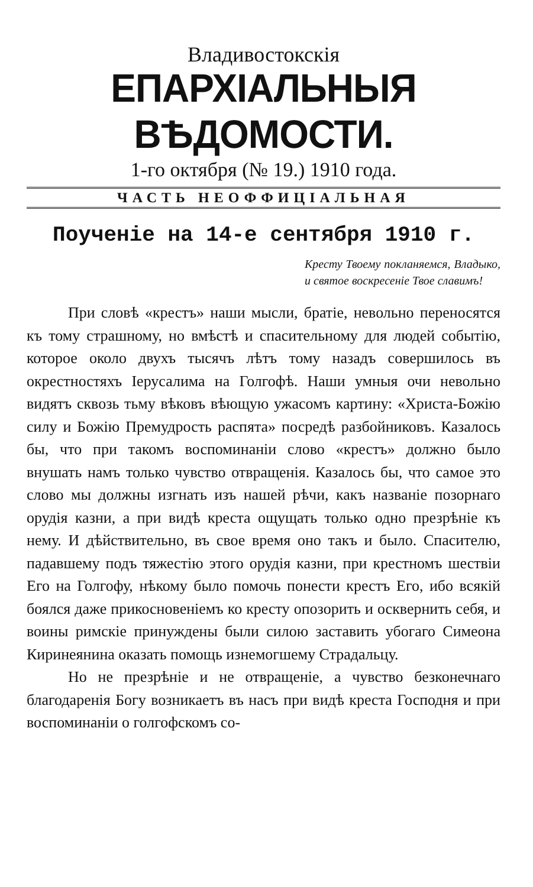Владивостокскія
ЕПАРХІАЛЬНЫЯ ВѢДОМОСТИ.
1-го октября (№ 19.) 1910 года.
ЧАСТЬ НЕОФФИЦІАЛЬНАЯ
Поученіе на 14-е сентября 1910 г.
Кресту Твоему покланяемся, Владыко, и святое воскресеніе Твое славимъ!
При словѣ «крестъ» наши мысли, братіе, невольно переносятся къ тому страшному, но вмѣстѣ и спасительному для людей событію, которое около двухъ тысячъ лѣтъ тому назадъ совершилось въ окрестностяхъ Іерусалима на Голгофѣ. Наши умныя очи невольно видятъ сквозь тьму вѣковъ вѣющую ужасомъ картину: «Христа-Божію силу и Божію Премудрость распята» посредѣ разбойниковъ. Казалось бы, что при такомъ воспоминаніи слово «крестъ» должно было внушать намъ только чувство отвращенія. Казалось бы, что самое это слово мы должны изгнать изъ нашей рѣчи, какъ названіе позорнаго орудія казни, а при видѣ креста ощущать только одно презрѣніе къ нему. И дѣйствительно, въ свое время оно такъ и было. Спасителю, падавшему подъ тяжестію этого орудія казни, при крестномъ шествіи Его на Голгофу, нѣкому было помочь понести крестъ Его, ибо всякій боялся даже прикосновеніемъ ко кресту опозорить и осквернить себя, и воины римскіе принуждены были силою заставить убогаго Симеона Киринеянина оказать помощь изнемогшему Страдальцу.
Но не презрѣніе и не отвращеніе, а чувство безконечнаго благодаренія Богу возникаетъ въ насъ при видѣ креста Господня и при воспоминаніи о голгофскомъ со-